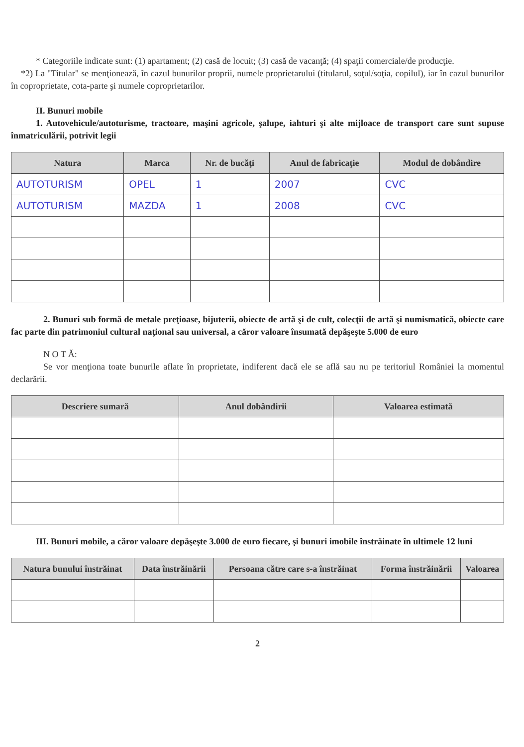* Categoriile indicate sunt: (1) apartament; (2) casă de locuit; (3) casă de vacanţă; (4) spaţii comerciale/de producţie.
*2) La "Titular" se menţionează, în cazul bunurilor proprii, numele proprietarului (titularul, soţul/soţia, copilul), iar în cazul bunurilor în coproprietate, cota-parte şi numele coproprietarilor.
II. Bunuri mobile
1. Autovehicule/autoturisme, tractoare, maşini agricole, şalupe, iahturi şi alte mijloace de transport care sunt supuse înmatriculării, potrivit legii
| Natura | Marca | Nr. de bucăţi | Anul de fabricaţie | Modul de dobândire |
| --- | --- | --- | --- | --- |
| AUTOTURISM | OPEL | 1 | 2007 | CVC |
| AUTOTURISM | MAZDA | 1 | 2008 | CVC |
2. Bunuri sub formă de metale preţioase, bijuterii, obiecte de artă şi de cult, colecţii de artă şi numismatică, obiecte care fac parte din patrimoniul cultural naţional sau universal, a căror valoare însumată depăşeşte 5.000 de euro
N O T Ă:
Se vor menţiona toate bunurile aflate în proprietate, indiferent dacă ele se află sau nu pe teritoriul României la momentul declarării.
| Descriere sumară | Anul dobândirii | Valoarea estimată |
| --- | --- | --- |
III. Bunuri mobile, a căror valoare depăşeşte 3.000 de euro fiecare, şi bunuri imobile înstrăinate în ultimele 12 luni
| Natura bunului înstrăinat | Data înstrăinării | Persoana către care s-a înstrăinat | Forma înstrăinării | Valoarea |
| --- | --- | --- | --- | --- |
2